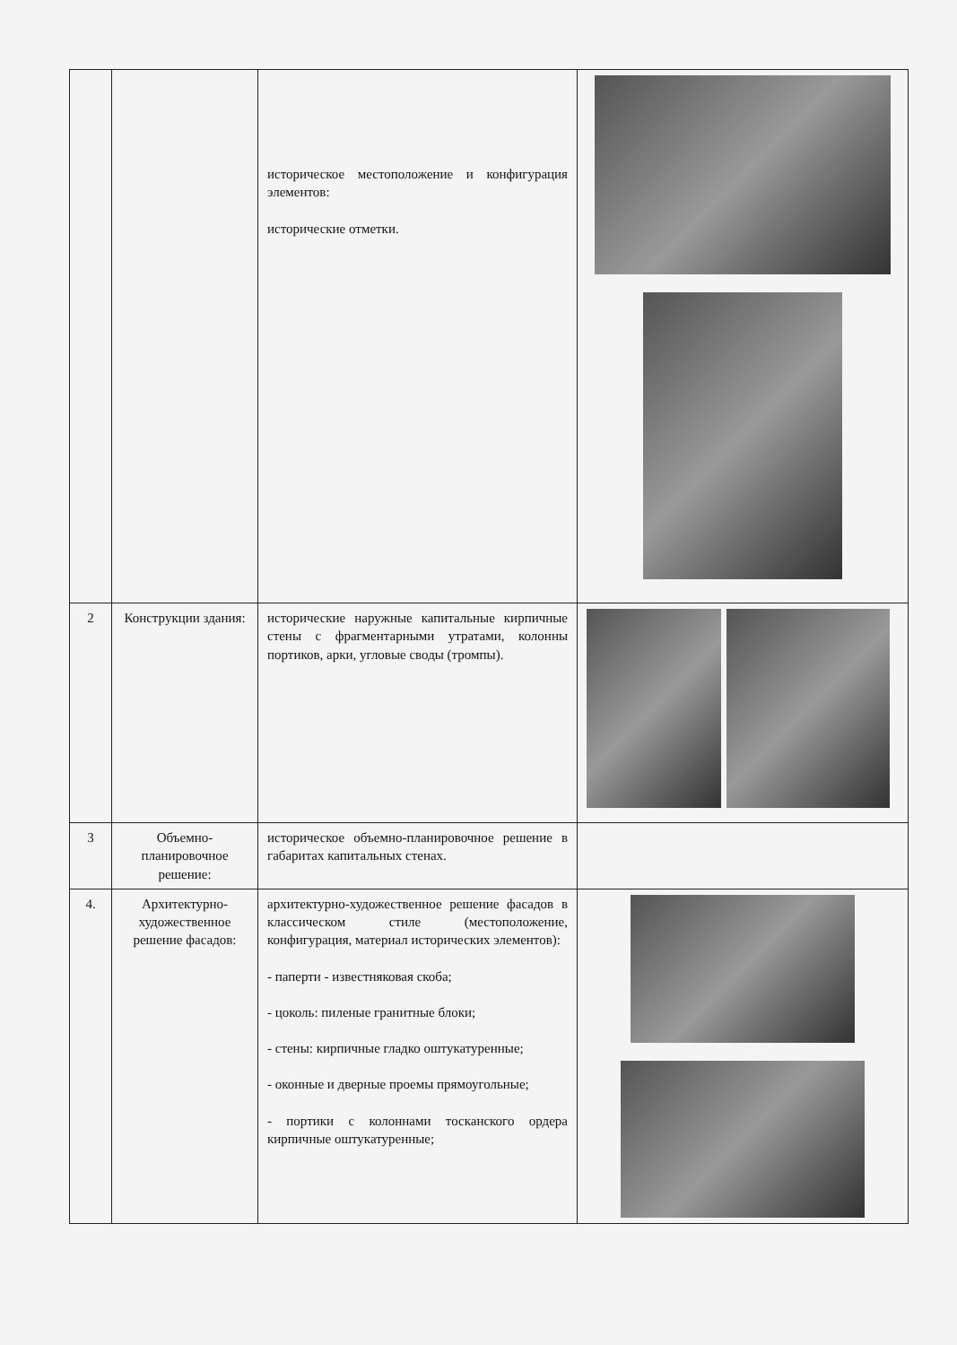| | | историческое местоположение и конфигурация элементов: исторические отметки. | |
| 2 | Конструкции здания: | исторические наружные капитальные кирпичные стены с фрагментарными утратами, колонны портиков, арки, угловые своды (тромпы). | |
| 3 | Объемно-планировочное решение: | историческое объемно-планировочное решение в габаритах капитальных стенах. | |
| 4. | Архитектурно-художественное решение фасадов: | архитектурно-художественное решение фасадов в классическом стиле (местоположение, конфигурация, материал исторических элементов): - паперти - известняковая скоба; - цоколь: пиленые гранитные блоки; - стены: кирпичные гладко оштукатуренные; - оконные и дверные проемы прямоугольные; - портики с колоннами тосканского ордера кирпичные оштукатуренные; | |